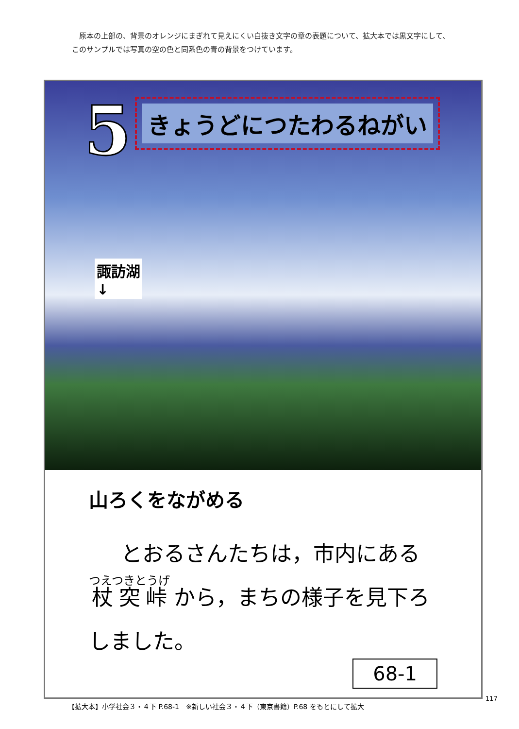原本の上部の、背景のオレンジにまぎれて見えにくい白抜き文字の章の表題について、拡大本では黒文字にして、このサンプルでは写真の空の色と同系色の青の背景をつけています。
5 きょうどにつたわるねがい
諏訪湖
↓
山ろくをながめる
とおるさんたちは，市内にある 杖突峠 から，まちの様子を見下ろしました。
68-1
【拡大本】小学社会３・４下 P.68-1　※新しい社会３・４下（東京書籍）P.68 をもとにして拡大
117